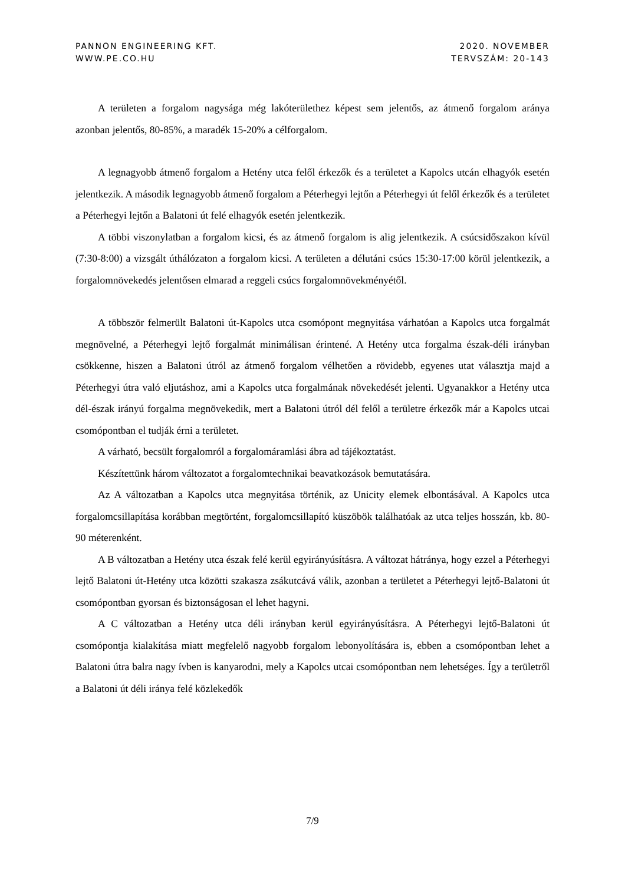PANNON ENGINEERING KFT.
WWW.PE.CO.HU
2020. NOVEMBER
TERVSZÁM: 20-143
A területen a forgalom nagysága még lakóterülethez képest sem jelentős, az átmenő forgalom aránya azonban jelentős, 80-85%, a maradék 15-20% a célforgalom.
A legnagyobb átmenő forgalom a Hetény utca felől érkezők és a területet a Kapolcs utcán elhagyók esetén jelentkezik. A második legnagyobb átmenő forgalom a Péterhegyi lejtőn a Péterhegyi út felől érkezők és a területet a Péterhegyi lejtőn a Balatoni út felé elhagyók esetén jelentkezik.
A többi viszonylatban a forgalom kicsi, és az átmenő forgalom is alig jelentkezik. A csúcsidőszakon kívül (7:30-8:00) a vizsgált úthálózaton a forgalom kicsi. A területen a délutáni csúcs 15:30-17:00 körül jelentkezik, a forgalomnövekedés jelentősen elmarad a reggeli csúcs forgalomnövekményétől.
A többször felmerült Balatoni út-Kapolcs utca csomópont megnyitása várhatóan a Kapolcs utca forgalmát megnövelné, a Péterhegyi lejtő forgalmát minimálisan érintené. A Hetény utca forgalma észak-déli irányban csökkenne, hiszen a Balatoni útról az átmenő forgalom vélhetően a rövidebb, egyenes utat választja majd a Péterhegyi útra való eljutáshoz, ami a Kapolcs utca forgalmának növekedését jelenti. Ugyanakkor a Hetény utca dél-észak irányú forgalma megnövekedik, mert a Balatoni útról dél felől a területre érkezők már a Kapolcs utcai csomópontban el tudják érni a területet.
A várható, becsült forgalomról a forgalomáramlási ábra ad tájékoztatást.
Készítettünk három változatot a forgalomtechnikai beavatkozások bemutatására.
Az A változatban a Kapolcs utca megnyitása történik, az Unicity elemek elbontásával. A Kapolcs utca forgalomcsillapítása korábban megtörtént, forgalomcsillapító küszöbök találhatóak az utca teljes hosszán, kb. 80-90 méterenként.
A B változatban a Hetény utca észak felé kerül egyirányúsításra. A változat hátránya, hogy ezzel a Péterhegyi lejtő Balatoni út-Hetény utca közötti szakasza zsákutcává válik, azonban a területet a Péterhegyi lejtő-Balatoni út csomópontban gyorsan és biztonságosan el lehet hagyni.
A C változatban a Hetény utca déli irányban kerül egyirányúsításra. A Péterhegyi lejtő-Balatoni út csomópontja kialakítása miatt megfelelő nagyobb forgalom lebonyolítására is, ebben a csomópontban lehet a Balatoni útra balra nagy ívben is kanyarodni, mely a Kapolcs utcai csomópontban nem lehetséges. Így a területről a Balatoni út déli iránya felé közlekedők
7/9